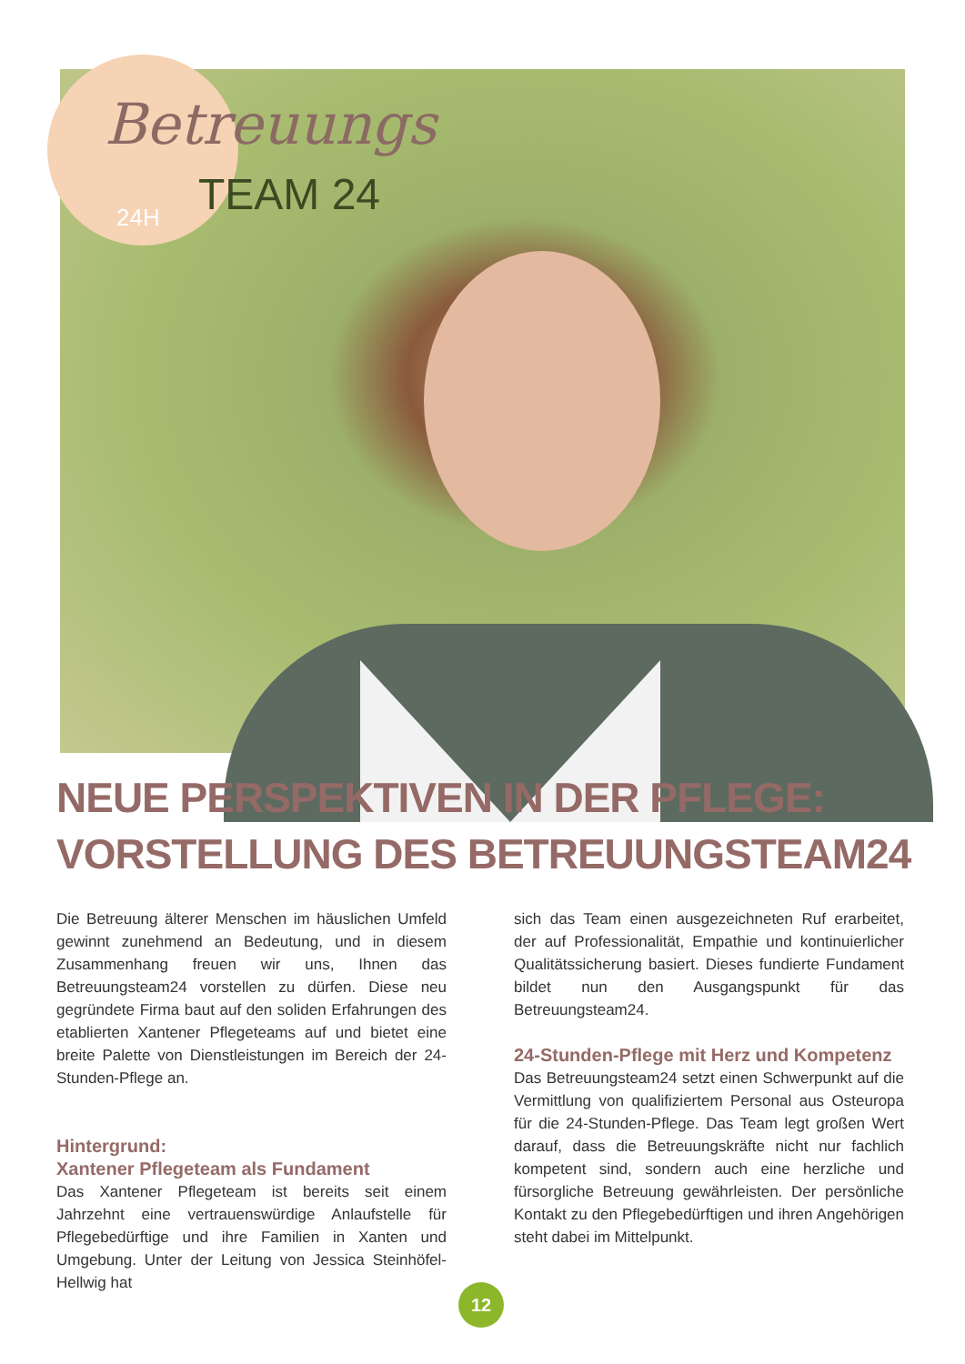Betreuungs
TEAM 24
24H
NEUE PERSPEKTIVEN IN DER PFLEGE:
VORSTELLUNG DES BETREUUNGSTEAM24
Die Betreuung älterer Menschen im häuslichen Umfeld gewinnt zunehmend an Bedeutung, und in diesem Zusammenhang freuen wir uns, Ihnen das Betreuungsteam24 vorstellen zu dürfen. Diese neu gegründete Firma baut auf den soliden Erfahrungen des etablierten Xantener Pflegeteams auf und bietet eine breite Palette von Dienstleistungen im Bereich der 24-Stunden-Pflege an.
Hintergrund:
Xantener Pflegeteam als Fundament
Das Xantener Pflegeteam ist bereits seit einem Jahrzehnt eine vertrauenswürdige Anlaufstelle für Pflegebedürftige und ihre Familien in Xanten und Umgebung. Unter der Leitung von Jessica Steinhöfel-Hellwig hat
sich das Team einen ausgezeichneten Ruf erarbeitet, der auf Professionalität, Empathie und kontinuierlicher Qualitätssicherung basiert. Dieses fundierte Fundament bildet nun den Ausgangspunkt für das Betreuungsteam24.
24-Stunden-Pflege mit Herz und Kompetenz
Das Betreuungsteam24 setzt einen Schwerpunkt auf die Vermittlung von qualifiziertem Personal aus Osteuropa für die 24-Stunden-Pflege. Das Team legt großen Wert darauf, dass die Betreuungskräfte nicht nur fachlich kompetent sind, sondern auch eine herzliche und fürsorgliche Betreuung gewährleisten. Der persönliche Kontakt zu den Pflegebedürftigen und ihren Angehörigen steht dabei im Mittelpunkt.
12